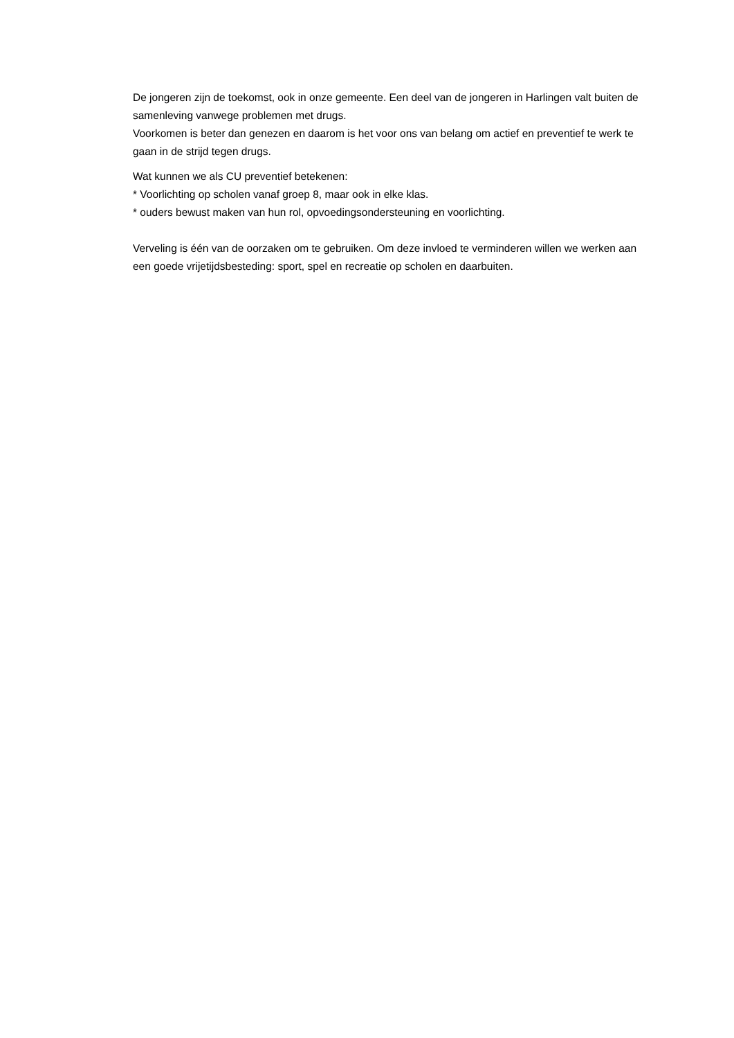De jongeren zijn de toekomst, ook in onze gemeente. Een deel van de jongeren in Harlingen valt buiten de samenleving vanwege problemen met drugs.
Voorkomen is beter dan genezen en daarom is het voor ons van belang om actief en preventief te werk te gaan in de strijd tegen drugs.
Wat kunnen we als CU preventief betekenen:
* Voorlichting op scholen vanaf groep 8, maar ook in elke klas.
* ouders bewust maken van hun rol, opvoedingsondersteuning en voorlichting.
Verveling is één van de oorzaken om te gebruiken. Om deze invloed te verminderen willen we werken aan een goede vrijetijdsbesteding: sport, spel en recreatie op scholen en daarbuiten.